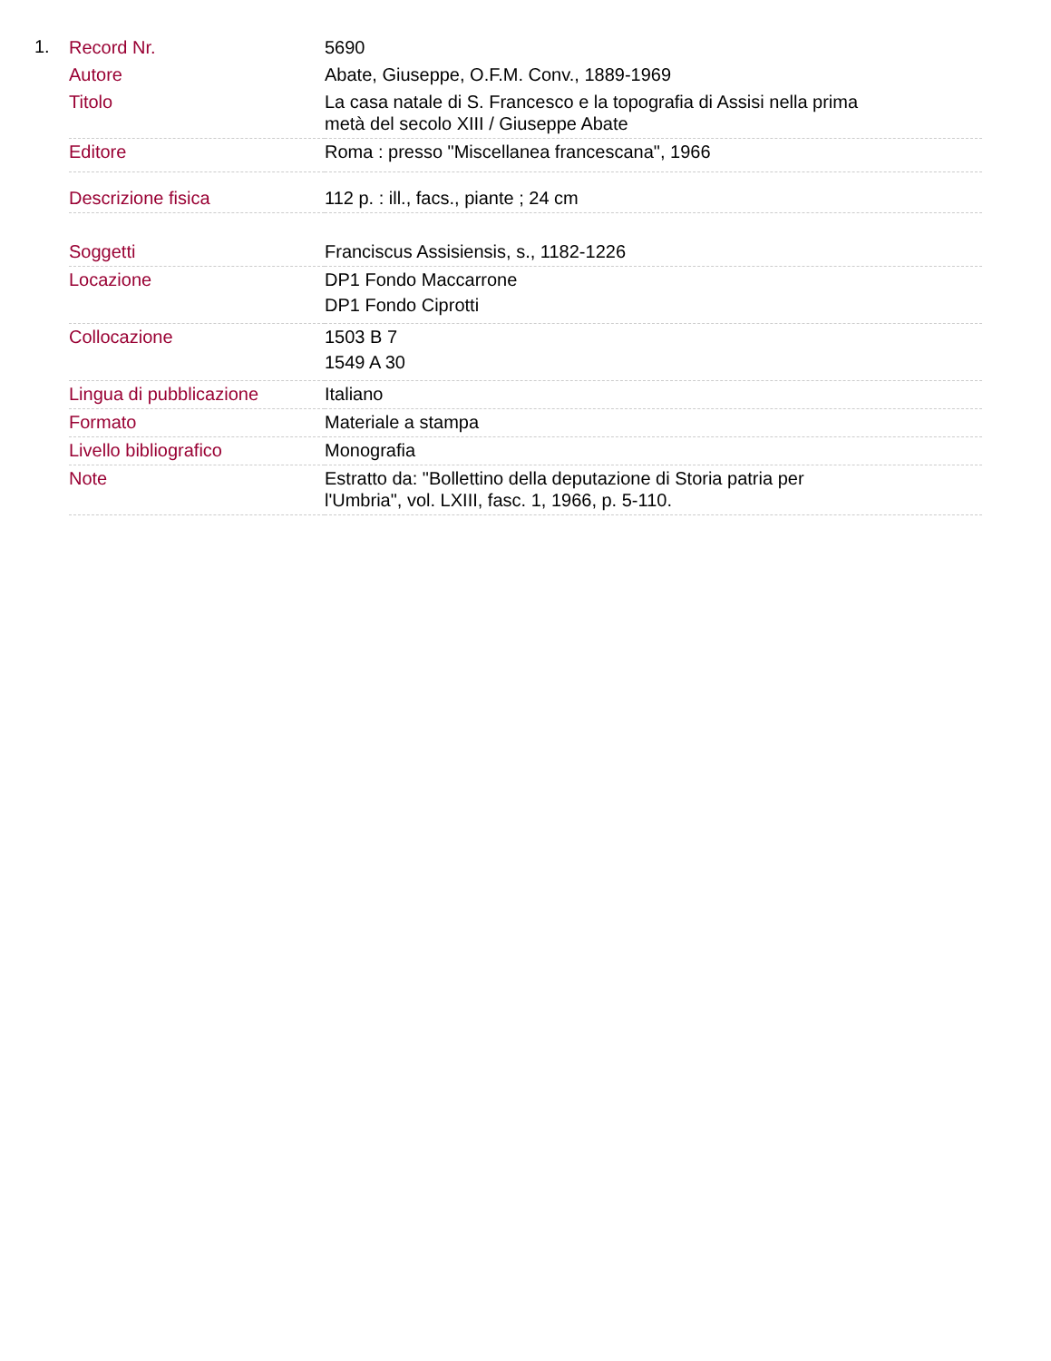1.
| Record Nr. | 5690 |
| Autore | Abate, Giuseppe, O.F.M. Conv., 1889-1969 |
| Titolo | La casa natale di S. Francesco e la topografia di Assisi nella prima metà del secolo XIII / Giuseppe Abate |
| Editore | Roma : presso "Miscellanea francescana", 1966 |
| Descrizione fisica | 112 p. : ill., facs., piante ; 24 cm |
| Soggetti | Franciscus Assisiensis, s., 1182-1226 |
| Locazione | DP1 Fondo Maccarrone DP1 Fondo Ciprotti |
| Collocazione | 1503 B 7 1549 A 30 |
| Lingua di pubblicazione | Italiano |
| Formato | Materiale a stampa |
| Livello bibliografico | Monografia |
| Note | Estratto da: "Bollettino della deputazione di Storia patria per l'Umbria", vol. LXIII, fasc. 1, 1966, p. 5-110. |